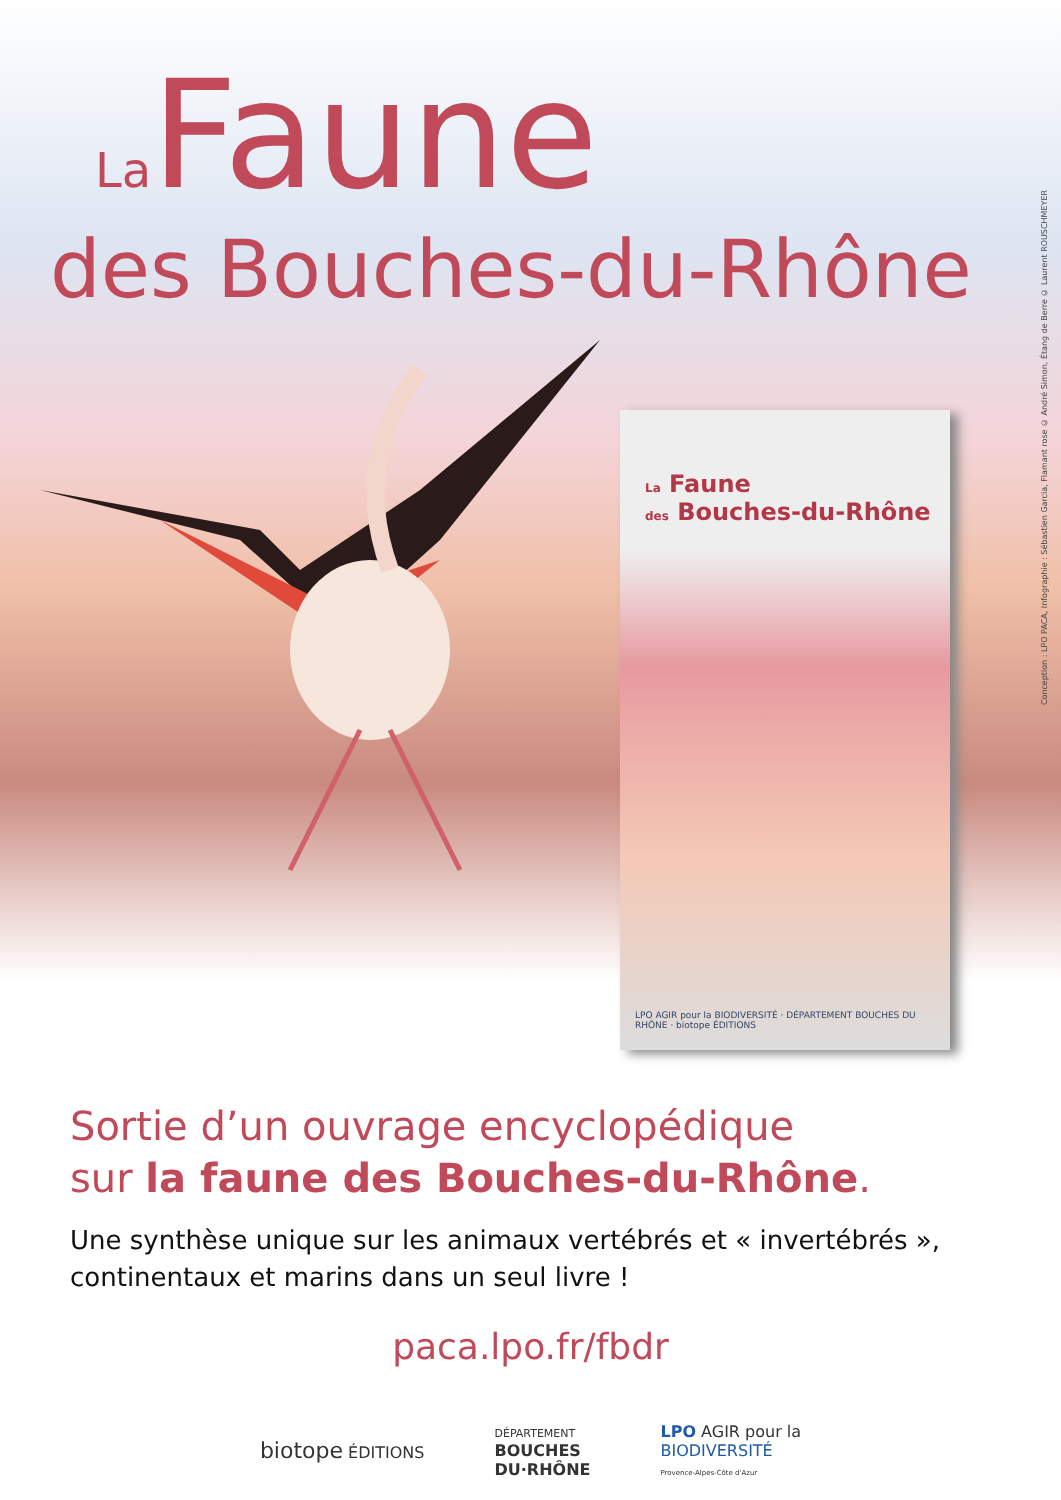Conception : LPO PACA, Infographie : Sébastien Garcia, Flamant rose © André Simon, Étang de Berre © Laurent ROUSCHMEYER
La Faune
des Bouches-du-Rhône
La Faune
des Bouches-du-Rhône
LPO AGIR pour la BIODIVERSITÉ · DÉPARTEMENT BOUCHES DU RHÔNE · biotope ÉDITIONS
Sortie d’un ouvrage encyclopédique
sur la faune des Bouches-du-Rhône.
Une synthèse unique sur les animaux vertébrés et « invertébrés »,
continentaux et marins dans un seul livre !
paca.lpo.fr/fbdr
biotope ÉDITIONS
DÉPARTEMENT
BOUCHES
DU·RHÔNE
LPO AGIR pour la
BIODIVERSITÉ
Provence-Alpes-Côte d'Azur